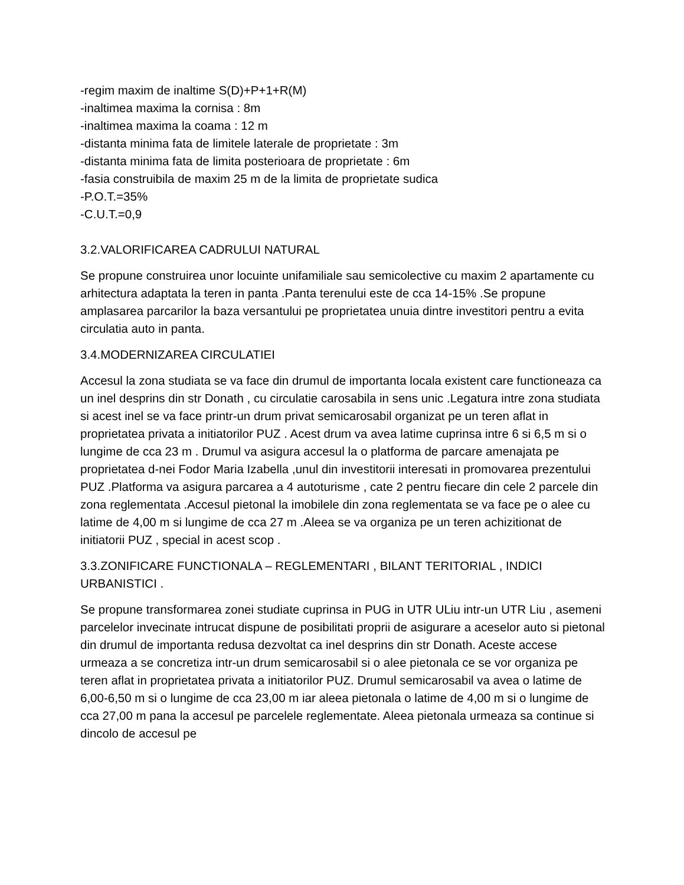-regim maxim de inaltime S(D)+P+1+R(M)
-inaltimea maxima la cornisa : 8m
-inaltimea maxima la coama : 12 m
-distanta minima fata de limitele laterale de proprietate : 3m
-distanta minima fata de limita posterioara de proprietate : 6m
-fasia construibila de maxim 25 m de la limita de proprietate sudica
-P.O.T.=35%
-C.U.T.=0,9
3.2.VALORIFICAREA CADRULUI NATURAL
Se propune construirea unor locuinte unifamiliale sau semicolective cu maxim 2 apartamente cu arhitectura adaptata la teren in panta .Panta terenului este de cca 14-15% .Se propune amplasarea parcarilor la baza versantului pe proprietatea unuia dintre investitori pentru a evita circulatia auto in panta.
3.4.MODERNIZAREA CIRCULATIEI
Accesul la zona studiata se va face din drumul de importanta locala existent care functioneaza ca un inel desprins din str Donath , cu circulatie carosabila in sens unic .Legatura intre zona studiata si acest inel se va face printr-un drum privat semicarosabil organizat pe un teren aflat in proprietatea privata a initiatorilor PUZ . Acest drum va avea latime cuprinsa intre 6 si 6,5 m si o lungime de cca 23 m . Drumul va asigura accesul la o platforma de parcare amenajata pe proprietatea d-nei Fodor Maria Izabella ,unul din investitorii interesati in promovarea prezentului PUZ .Platforma va asigura parcarea a 4 autoturisme , cate 2 pentru fiecare din cele 2 parcele din zona reglementata .Accesul pietonal la imobilele din zona reglementata se va face pe o alee cu latime de 4,00 m si lungime de cca 27 m .Aleea se va organiza pe un teren achizitionat de initiatorii PUZ , special in acest scop .
3.3.ZONIFICARE FUNCTIONALA – REGLEMENTARI , BILANT TERITORIAL , INDICI URBANISTICI .
Se propune transformarea zonei studiate cuprinsa in PUG in UTR ULiu intr-un UTR Liu , asemeni parcelelor invecinate intrucat dispune de posibilitati proprii de asigurare a aceselor auto si pietonal din drumul de importanta redusa dezvoltat ca inel desprins din str Donath. Aceste accese urmeaza a se concretiza intr-un drum semicarosabil si o alee pietonala ce se vor organiza pe teren aflat in proprietatea privata a initiatorilor PUZ. Drumul semicarosabil va avea o latime de 6,00-6,50 m si o lungime de cca 23,00 m iar aleea pietonala o latime de 4,00 m si o lungime de cca 27,00 m pana la accesul pe parcelele reglementate. Aleea pietonala urmeaza sa continue si dincolo de accesul pe